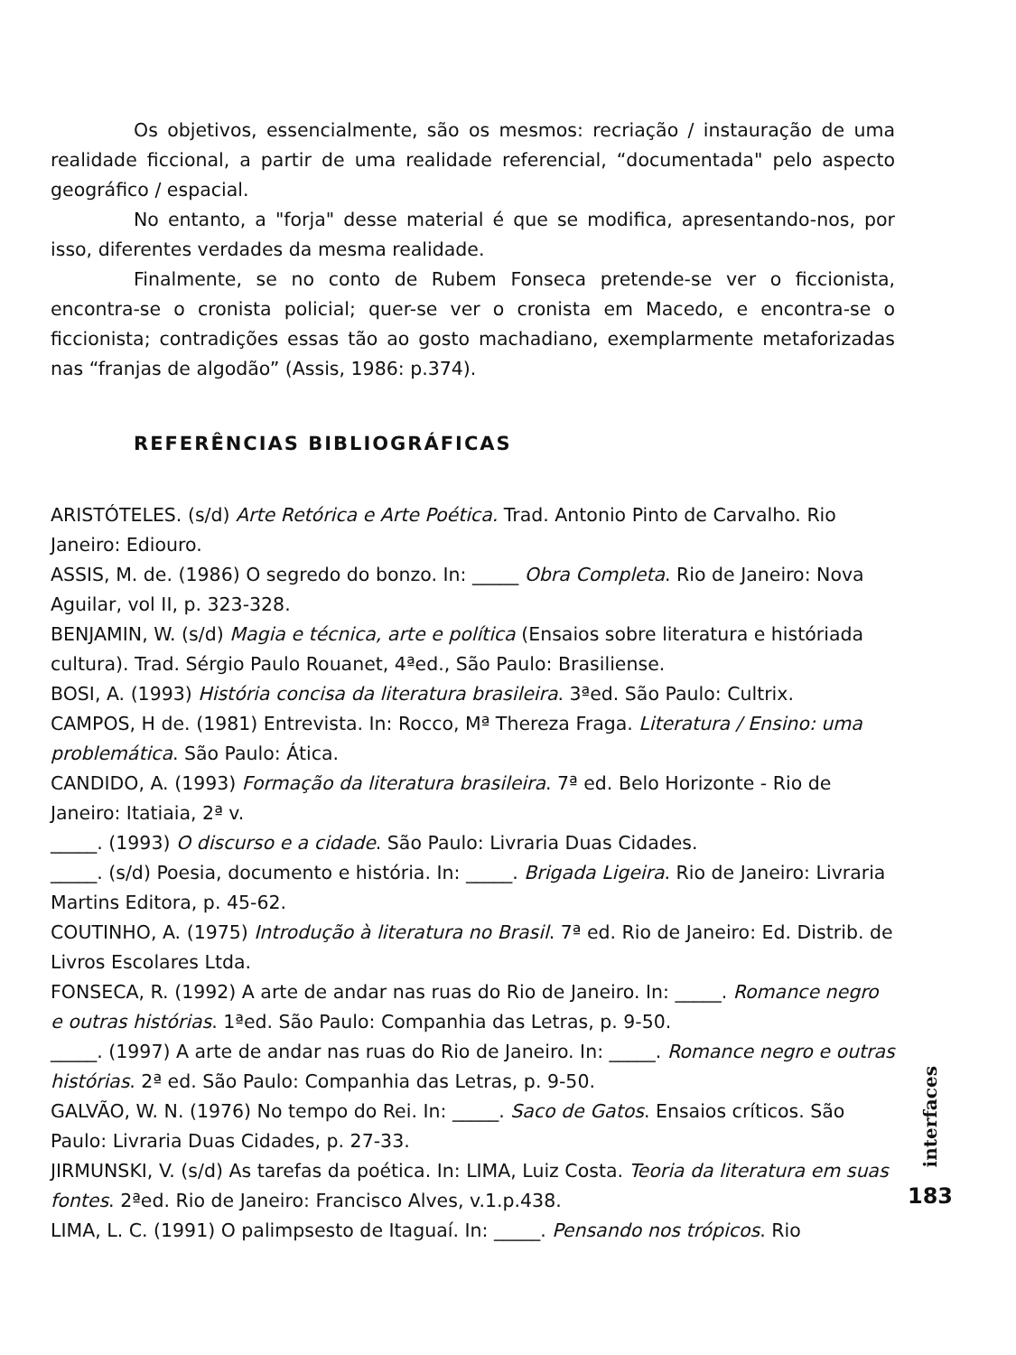Os objetivos, essencialmente, são os mesmos: recriação / instauração de uma realidade ficcional, a partir de uma realidade referencial, “documentada" pelo aspecto geográfico / espacial.
No entanto, a "forja" desse material é que se modifica, apresentando-nos, por isso, diferentes verdades da mesma realidade.
Finalmente, se no conto de Rubem Fonseca pretende-se ver o ficcionista, encontra-se o cronista policial; quer-se ver o cronista em Macedo, e encontra-se o ficcionista; contradições essas tão ao gosto machadiano, exemplarmente metaforizadas nas “franjas de algodão” (Assis, 1986: p.374).
REFERÊNCIAS BIBLIOGRÁFICAS
ARISTÓTELES. (s/d) Arte Retórica e Arte Poética. Trad. Antonio Pinto de Carvalho. Rio Janeiro: Ediouro.
ASSIS, M. de. (1986) O segredo do bonzo. In: _____ Obra Completa. Rio de Janeiro: Nova Aguilar, vol II, p. 323-328.
BENJAMIN, W. (s/d) Magia e técnica, arte e política (Ensaios sobre literatura e históriada cultura). Trad. Sérgio Paulo Rouanet, 4ªed., São Paulo: Brasiliense.
BOSI, A. (1993) História concisa da literatura brasileira. 3ªed. São Paulo: Cultrix.
CAMPOS, H de. (1981) Entrevista. In: Rocco, Mª Thereza Fraga. Literatura / Ensino: uma problemática. São Paulo: Ática.
CANDIDO, A. (1993) Formação da literatura brasileira. 7ª ed. Belo Horizonte - Rio de Janeiro: Itatiaia, 2ª v.
_____. (1993) O discurso e a cidade. São Paulo: Livraria Duas Cidades.
_____. (s/d) Poesia, documento e história. In: _____. Brigada Ligeira. Rio de Janeiro: Livraria Martins Editora, p. 45-62.
COUTINHO, A. (1975) Introdução à literatura no Brasil. 7ª ed. Rio de Janeiro: Ed. Distrib. de Livros Escolares Ltda.
FONSECA, R. (1992) A arte de andar nas ruas do Rio de Janeiro. In: _____. Romance negro e outras histórias. 1ªed. São Paulo: Companhia das Letras, p. 9-50.
_____. (1997) A arte de andar nas ruas do Rio de Janeiro. In: _____. Romance negro e outras histórias. 2ª ed. São Paulo: Companhia das Letras, p. 9-50.
GALVÃO, W. N. (1976) No tempo do Rei. In: _____. Saco de Gatos. Ensaios críticos. São Paulo: Livraria Duas Cidades, p. 27-33.
JIRMUNSKI, V. (s/d) As tarefas da poética. In: LIMA, Luiz Costa. Teoria da literatura em suas fontes. 2ªed. Rio de Janeiro: Francisco Alves, v.1.p.438.
LIMA, L. C. (1991) O palimpsesto de Itaguaí. In: _____. Pensando nos trópicos. Rio
interfaces
183